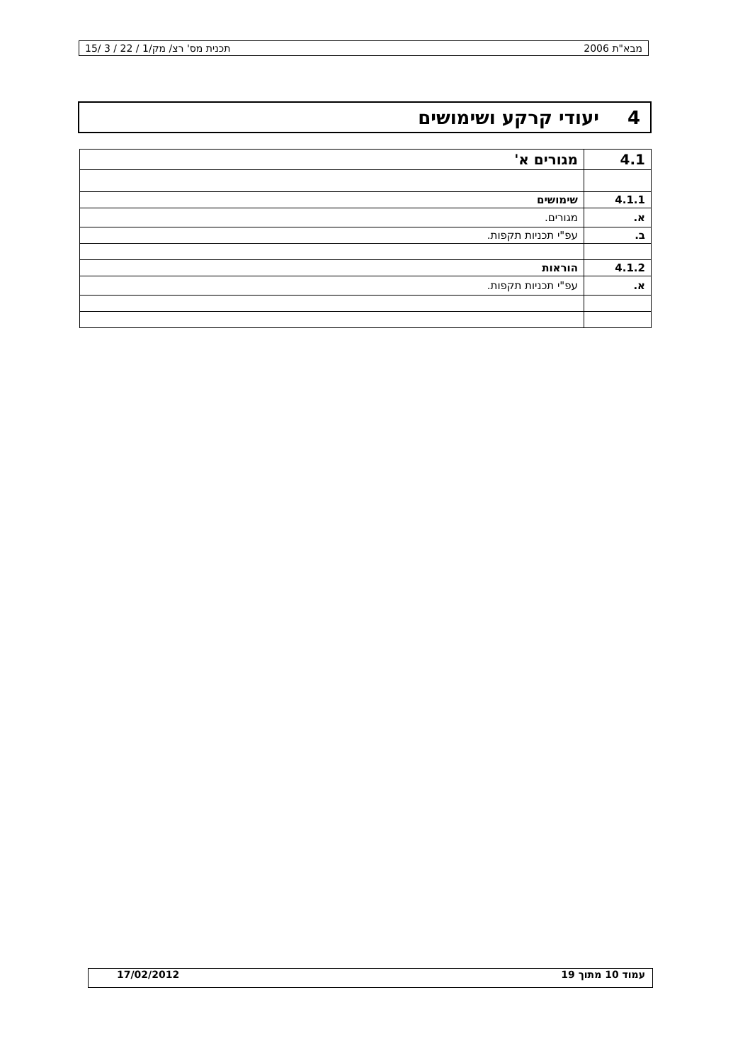מבא"ת 2006 תכנית מס' רצ/ מק/1 / 22 / 3 /15
4 יעודי קרקע ושימושים
| 4.1 | מגורים א' |
| 4.1.1 | שימושים |
| א. | מגורים. |
| ב. | עפ"י תכניות תקפות. |
| 4.1.2 | הוראות |
| א. | עפ"י תכניות תקפות. |
עמוד 10 מתוך 19 17/02/2012